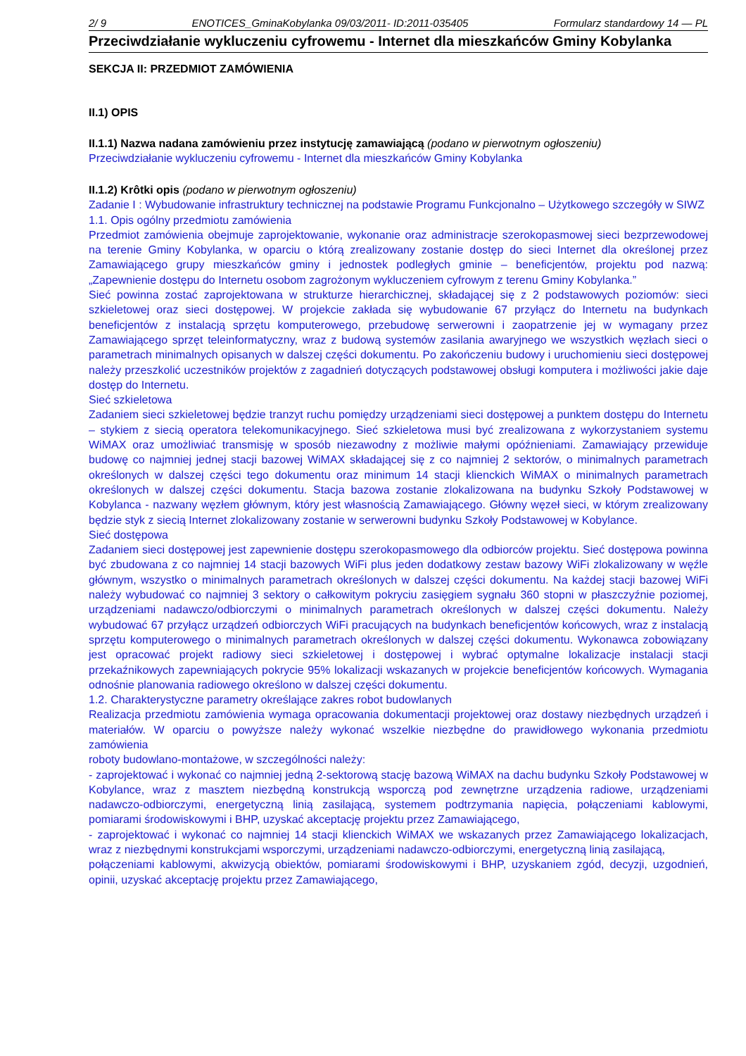2/ 9 ENOTICES_GminaKobylanka 09/03/2011- ID:2011-035405 Formularz standardowy 14 — PL
Przeciwdziałanie wykluczeniu cyfrowemu - Internet dla mieszkańców Gminy Kobylanka
SEKCJA II: PRZEDMIOT ZAMÓWIENIA
II.1) OPIS
II.1.1) Nazwa nadana zamówieniu przez instytucję zamawiającą (podano w pierwotnym ogłoszeniu)
Przeciwdziałanie wykluczeniu cyfrowemu - Internet dla mieszkańców Gminy Kobylanka
II.1.2) Krôtki opis (podano w pierwotnym ogłoszeniu)
Zadanie I : Wybudowanie infrastruktury technicznej na podstawie Programu Funkcjonalno – Użytkowego szczegóły w SIWZ
1.1. Opis ogólny przedmiotu zamówienia
Przedmiot zamówienia obejmuje zaprojektowanie, wykonanie oraz administracje szerokopasmowej sieci bezprzewodowej na terenie Gminy Kobylanka, w oparciu o którą zrealizowany zostanie dostęp do sieci Internet dla określonej przez Zamawiającego grupy mieszkańców gminy i jednostek podległych gminie – beneficjentów, projektu pod nazwą: „Zapewnienie dostępu do Internetu osobom zagrożonym wykluczeniem cyfrowym z terenu Gminy Kobylanka.”
Sieć powinna zostać zaprojektowana w strukturze hierarchicznej, składającej się z 2 podstawowych poziomów: sieci szkieletowej oraz sieci dostępowej. W projekcie zakłada się wybudowanie 67 przyłącz do Internetu na budynkach beneficjentów z instalacją sprzętu komputerowego, przebudowę serwerowni i zaopatrzenie jej w wymagany przez Zamawiającego sprzęt teleinformatyczny, wraz z budową systemów zasilania awaryjnego we wszystkich węzłach sieci o parametrach minimalnych opisanych w dalszej części dokumentu. Po zakończeniu budowy i uruchomieniu sieci dostępowej należy przeszkolić uczestników projektów z zagadnień dotyczących podstawowej obsługi komputera i możliwości jakie daje dostęp do Internetu.
Sieć szkieletowa
Zadaniem sieci szkieletowej będzie tranzyt ruchu pomiędzy urządzeniami sieci dostępowej a punktem dostępu do Internetu – stykiem z siecią operatora telekomunikacyjnego. Sieć szkieletowa musi być zrealizowana z wykorzystaniem systemu WiMAX oraz umożliwiać transmisję w sposób niezawodny z możliwie małymi opóźnieniami. Zamawiający przewiduje budowę co najmniej jednej stacji bazowej WiMAX składającej się z co najmniej 2 sektorów, o minimalnych parametrach określonych w dalszej części tego dokumentu oraz minimum 14 stacji klienckich WiMAX o minimalnych parametrach określonych w dalszej części dokumentu. Stacja bazowa zostanie zlokalizowana na budynku Szkoły Podstawowej w Kobylanca - nazwany węzłem głównym, który jest własnością Zamawiającego. Główny węzeł sieci, w którym zrealizowany będzie styk z siecią Internet zlokalizowany zostanie w serwerowni budynku Szkoły Podstawowej w Kobylance.
Sieć dostępowa
Zadaniem sieci dostępowej jest zapewnienie dostępu szerokopasmowego dla odbiorców projektu. Sieć dostępowa powinna być zbudowana z co najmniej 14 stacji bazowych WiFi plus jeden dodatkowy zestaw bazowy WiFi zlokalizowany w węźle głównym, wszystko o minimalnych parametrach określonych w dalszej części dokumentu. Na każdej stacji bazowej WiFi należy wybudować co najmniej 3 sektory o całkowitym pokryciu zasięgiem sygnału 360 stopni w płaszczyźnie poziomej, urządzeniami nadawczo/odbiorczymi o minimalnych parametrach określonych w dalszej części dokumentu. Należy wybudować 67 przyłącz urządzeń odbiorczych WiFi pracujących na budynkach beneficjentów końcowych, wraz z instalacją sprzętu komputerowego o minimalnych parametrach określonych w dalszej części dokumentu. Wykonawca zobowiązany jest opracować projekt radiowy sieci szkieletowej i dostępowej i wybrać optymalne lokalizacje instalacji stacji przekaźnikowych zapewniających pokrycie 95% lokalizacji wskazanych w projekcie beneficjentów końcowych. Wymagania odnośnie planowania radiowego określono w dalszej części dokumentu.
1.2. Charakterystyczne parametry określające zakres robot budowlanych
Realizacja przedmiotu zamówienia wymaga opracowania dokumentacji projektowej oraz dostawy niezbędnych urządzeń i materiałów. W oparciu o powyższe należy wykonać wszelkie niezbędne do prawidłowego wykonania przedmiotu zamówienia
roboty budowlano-montażowe, w szczególności należy:
- zaprojektować i wykonać co najmniej jedną 2-sektorową stację bazową WiMAX na dachu budynku Szkoły Podstawowej w Kobylance, wraz z masztem niezbędną konstrukcją wsporczą pod zewnętrzne urządzenia radiowe, urządzeniami nadawczo-odbiorczymi, energetyczną linią zasilającą, systemem podtrzymania napięcia, połączeniami kablowymi, pomiarami środowiskowymi i BHP, uzyskać akceptację projektu przez Zamawiającego,
- zaprojektować i wykonać co najmniej 14 stacji klienckich WiMAX we wskazanych przez Zamawiającego lokalizacjach, wraz z niezbędnymi konstrukcjami wsporczymi, urządzeniami nadawczo-odbiorczymi, energetyczną linią zasilającą,
połączeniami kablowymi, akwizycją obiektów, pomiarami środowiskowymi i BHP, uzyskaniem zgód, decyzji, uzgodnień, opinii, uzyskać akceptację projektu przez Zamawiającego,